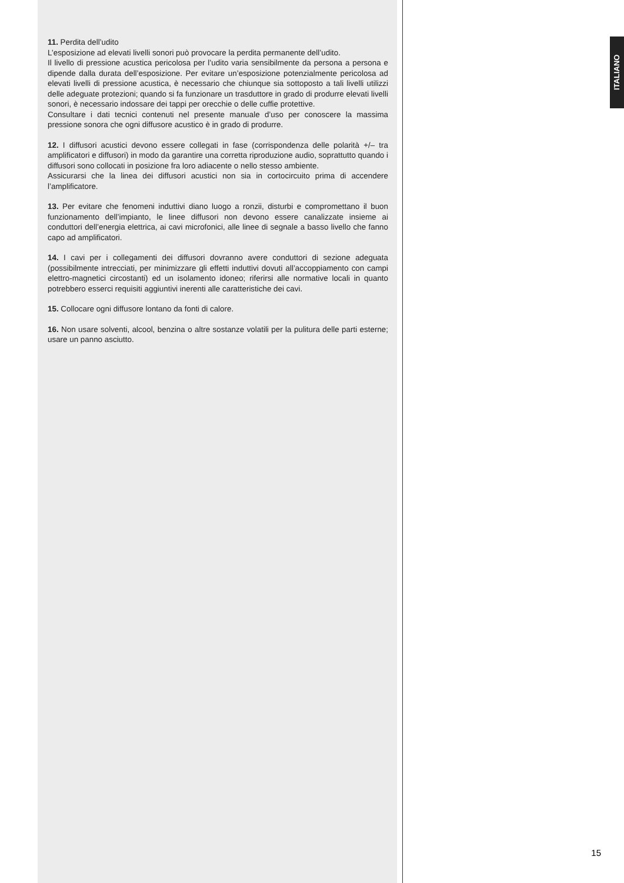11. Perdita dell’udito
L’esposizione ad elevati livelli sonori può provocare la perdita permanente dell’udito.
Il livello di pressione acustica pericolosa per l’udito varia sensibilmente da persona a persona e dipende dalla durata dell’esposizione. Per evitare un’esposizione potenzialmente pericolosa ad elevati livelli di pressione acustica, è necessario che chiunque sia sottoposto a tali livelli utilizzi delle adeguate protezioni; quando si fa funzionare un trasduttore in grado di produrre elevati livelli sonori, è necessario indossare dei tappi per orecchie o delle cuffie protettive.
Consultare i dati tecnici contenuti nel presente manuale d’uso per conoscere la massima pressione sonora che ogni diffusore acustico è in grado di produrre.
12. I diffusori acustici devono essere collegati in fase (corrispondenza delle polarità +/– tra amplificatori e diffusori) in modo da garantire una corretta riproduzione audio, soprattutto quando i diffusori sono collocati in posizione fra loro adiacente o nello stesso ambiente.
Assicurarsi che la linea dei diffusori acustici non sia in cortocircuito prima di accendere l’amplificatore.
13. Per evitare che fenomeni induttivi diano luogo a ronzii, disturbi e compromettano il buon funzionamento dell’impianto, le linee diffusori non devono essere canalizzate insieme ai conduttori dell’energia elettrica, ai cavi microfonici, alle linee di segnale a basso livello che fanno capo ad amplificatori.
14. I cavi per i collegamenti dei diffusori dovranno avere conduttori di sezione adeguata (possibilmente intrecciati, per minimizzare gli effetti induttivi dovuti all’accoppiamento con campi elettro-magnetici circostanti) ed un isolamento idoneo; riferirsi alle normative locali in quanto potrebbero esserci requisiti aggiuntivi inerenti alle caratteristiche dei cavi.
15. Collocare ogni diffusore lontano da fonti di calore.
16. Non usare solventi, alcool, benzina o altre sostanze volatili per la pulitura delle parti esterne; usare un panno asciutto.
ITALIANO
15